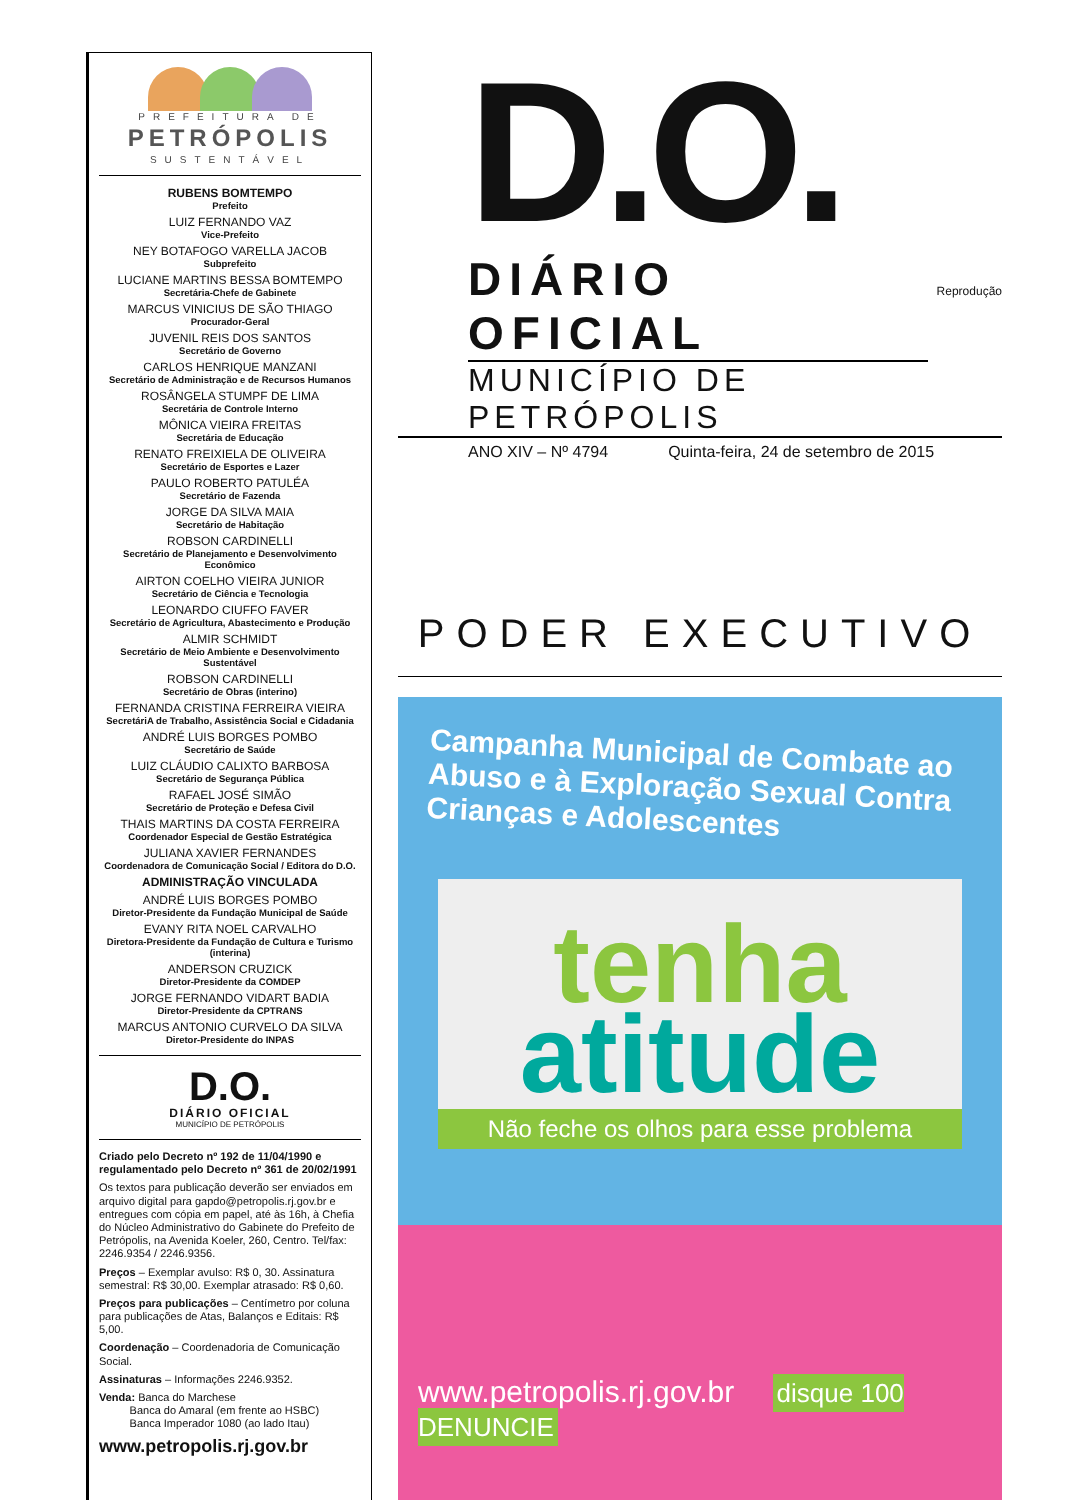PREFEITURA DE
PETRÓPOLIS
SUSTENTÁVEL
RUBENS BOMTEMPO
Prefeito
LUIZ FERNANDO VAZ
Vice-Prefeito
NEY BOTAFOGO VARELLA JACOB
Subprefeito
LUCIANE MARTINS BESSA BOMTEMPO
Secretária-Chefe de Gabinete
MARCUS VINICIUS DE SÃO THIAGO
Procurador-Geral
JUVENIL REIS DOS SANTOS
Secretário de Governo
CARLOS HENRIQUE MANZANI
Secretário de Administração e de Recursos Humanos
ROSÂNGELA STUMPF DE LIMA
Secretária de Controle Interno
MÔNICA VIEIRA FREITAS
Secretária de Educação
RENATO FREIXIELA DE OLIVEIRA
Secretário de Esportes e Lazer
PAULO ROBERTO PATULÉA
Secretário de Fazenda
JORGE DA SILVA MAIA
Secretário de Habitação
ROBSON CARDINELLI
Secretário de Planejamento e Desenvolvimento Econômico
AIRTON COELHO VIEIRA JUNIOR
Secretário de Ciência e Tecnologia
LEONARDO CIUFFO FAVER
Secretário de Agricultura, Abastecimento e Produção
ALMIR SCHMIDT
Secretário de Meio Ambiente e Desenvolvimento Sustentável
ROBSON CARDINELLI
Secretário de Obras (interino)
FERNANDA CRISTINA FERREIRA VIEIRA
SecretáriA de Trabalho, Assistência Social e Cidadania
ANDRÉ LUIS BORGES POMBO
Secretário de Saúde
LUIZ CLÁUDIO CALIXTO BARBOSA
Secretário de Segurança Pública
RAFAEL JOSÉ SIMÃO
Secretário de Proteção e Defesa Civil
THAIS MARTINS DA COSTA FERREIRA
Coordenador Especial de Gestão Estratégica
JULIANA XAVIER FERNANDES
Coordenadora de Comunicação Social / Editora do D.O.
ADMINISTRAÇÃO VINCULADA
ANDRÉ LUIS BORGES POMBO
Diretor-Presidente da Fundação Municipal de Saúde
EVANY RITA NOEL CARVALHO
Diretora-Presidente da Fundação de Cultura e Turismo (interina)
ANDERSON CRUZICK
Diretor-Presidente da COMDEP
JORGE FERNANDO VIDART BADIA
Diretor-Presidente da CPTRANS
MARCUS ANTONIO CURVELO DA SILVA
Diretor-Presidente do INPAS
D.O.
DIÁRIO OFICIAL
MUNICÍPIO DE PETRÓPOLIS
Criado pelo Decreto nº 192 de 11/04/1990 e regulamentado pelo Decreto nº 361 de 20/02/1991
Os textos para publicação deverão ser enviados em arquivo digital para gapdo@petropolis.rj.gov.br e entregues com cópia em papel, até às 16h, à Chefia do Núcleo Administrativo do Gabinete do Prefeito de Petrópolis, na Avenida Koeler, 260, Centro. Tel/fax: 2246.9354 / 2246.9356.
Preços – Exemplar avulso: R$ 0, 30. Assinatura semestral: R$ 30,00. Exemplar atrasado: R$ 0,60.
Preços para publicações – Centímetro por coluna para publicações de Atas, Balanços e Editais: R$ 5,00.
Coordenação – Coordenadoria de Comunicação Social.
Assinaturas – Informações 2246.9352.
Venda: Banca do Marchese
Banca do Amaral (em frente ao HSBC)
Banca Imperador 1080 (ao lado Itau)
www.petropolis.rj.gov.br
D.O.
DIÁRIO OFICIAL Reprodução
MUNICÍPIO DE PETRÓPOLIS
ANO XIV – Nº 4794 Quinta-feira, 24 de setembro de 2015
PODER EXECUTIVO
Campanha Municipal de Combate ao Abuso e à Exploração Sexual Contra Crianças e Adolescentes
tenha
atitude
Não feche os olhos para esse problema
www.petropolis.rj.gov.br disque 100 DENUNCIE